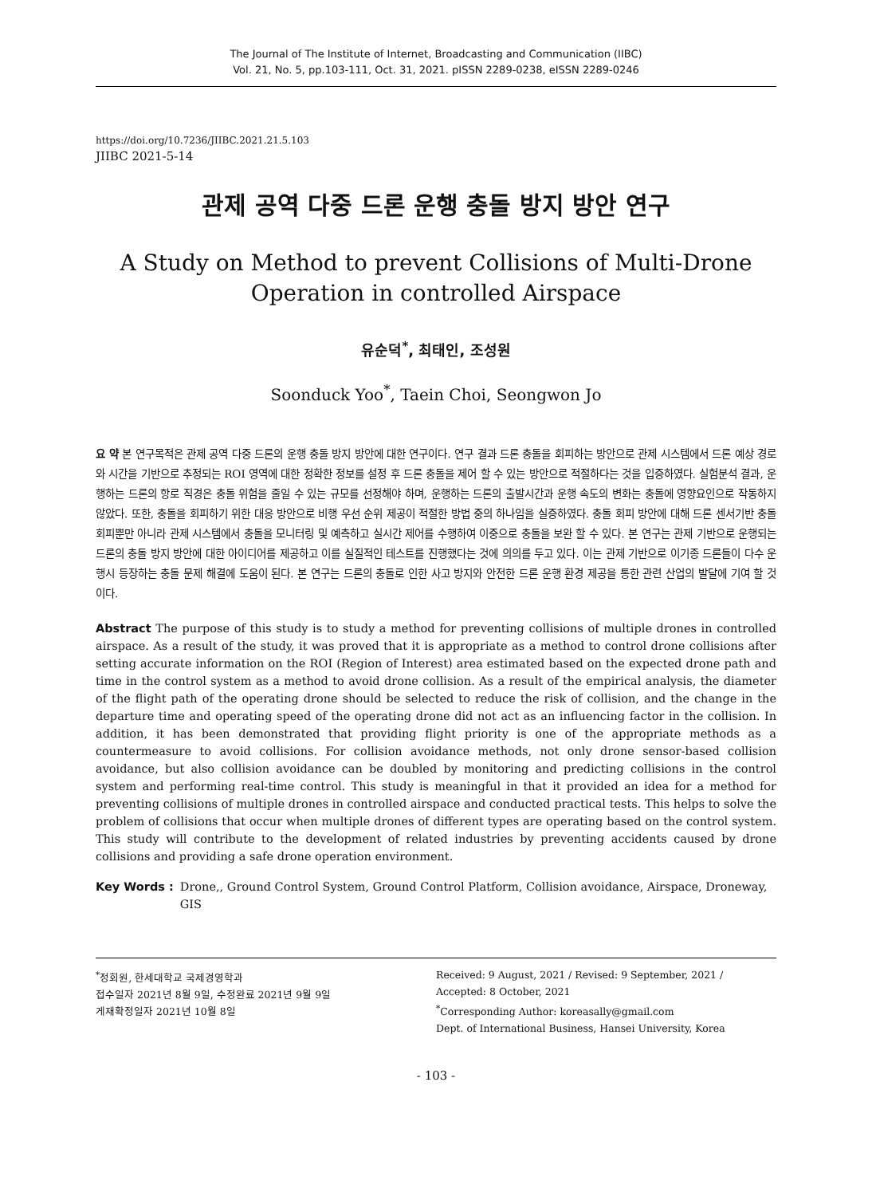The Journal of The Institute of Internet, Broadcasting and Communication (IIBC)
Vol. 21, No. 5, pp.103-111, Oct. 31, 2021. pISSN 2289-0238, eISSN 2289-0246
https://doi.org/10.7236/JIIBC.2021.21.5.103
JIIBC 2021-5-14
관제 공역 다중 드론 운행 충돌 방지 방안 연구
A Study on Method to prevent Collisions of Multi-Drone
Operation in controlled Airspace
유순덕<sup>*</sup>, 최태인, 조성원
Soonduck Yoo<sup>*</sup>, Taein Choi, Seongwon Jo
요 약 본 연구목적은 관제 공역 다중 드론의 운행 충돌 방지 방안에 대한 연구이다. 연구 결과 드론 충돌을 회피하는 방안으로 관제 시스템에서 드론 예상 경로와 시간을 기반으로 추정되는 ROI 영역에 대한 정확한 정보를 설정 후 드론 충돌을 제어 할 수 있는 방안으로 적절하다는 것을 입증하였다. 실험분석 결과, 운행하는 드론의 항로 직경은 충돌 위험을 줄일 수 있는 규모를 선정해야 하며, 운행하는 드론의 출발시간과 운행 속도의 변화는 충돌에 영향요인으로 작동하지 않았다. 또한, 충돌을 회피하기 위한 대응 방안으로 비행 우선 순위 제공이 적절한 방법 중의 하나임을 실증하였다. 충돌 회피 방안에 대해 드론 센서기반 충돌회피뿐만 아니라 관제 시스템에서 충돌을 모니터링 및 예측하고 실시간 제어를 수행하여 이중으로 충돌을 보완 할 수 있다. 본 연구는 관제 기반으로 운행되는 드론의 충돌 방지 방안에 대한 아이디어를 제공하고 이를 실질적인 테스트를 진행했다는 것에 의의를 두고 있다. 이는 관제 기반으로 이기종 드론들이 다수 운행시 등장하는 충돌 문제 해결에 도움이 된다. 본 연구는 드론의 충돌로 인한 사고 방지와 안전한 드론 운행 환경 제공을 통한 관련 산업의 발달에 기여 할 것이다.
Abstract The purpose of this study is to study a method for preventing collisions of multiple drones in controlled airspace. As a result of the study, it was proved that it is appropriate as a method to control drone collisions after setting accurate information on the ROI (Region of Interest) area estimated based on the expected drone path and time in the control system as a method to avoid drone collision. As a result of the empirical analysis, the diameter of the flight path of the operating drone should be selected to reduce the risk of collision, and the change in the departure time and operating speed of the operating drone did not act as an influencing factor in the collision. In addition, it has been demonstrated that providing flight priority is one of the appropriate methods as a countermeasure to avoid collisions. For collision avoidance methods, not only drone sensor-based collision avoidance, but also collision avoidance can be doubled by monitoring and predicting collisions in the control system and performing real-time control. This study is meaningful in that it provided an idea for a method for preventing collisions of multiple drones in controlled airspace and conducted practical tests. This helps to solve the problem of collisions that occur when multiple drones of different types are operating based on the control system. This study will contribute to the development of related industries by preventing accidents caused by drone collisions and providing a safe drone operation environment.
Key Words : Drone,, Ground Control System, Ground Control Platform, Collision avoidance, Airspace, Droneway, GIS
<sup>*</sup> 정회원, 한세대학교 국제경영학과
접수일자 2021년 8월 9일, 수정완료 2021년 9월 9일
게재확정일자 2021년 10월 8일
Received: 9 August, 2021 / Revised: 9 September, 2021 /
Accepted: 8 October, 2021
<sup>*</sup> Corresponding Author: koreasally@gmail.com
Dept. of International Business, Hansei University, Korea
- 103 -